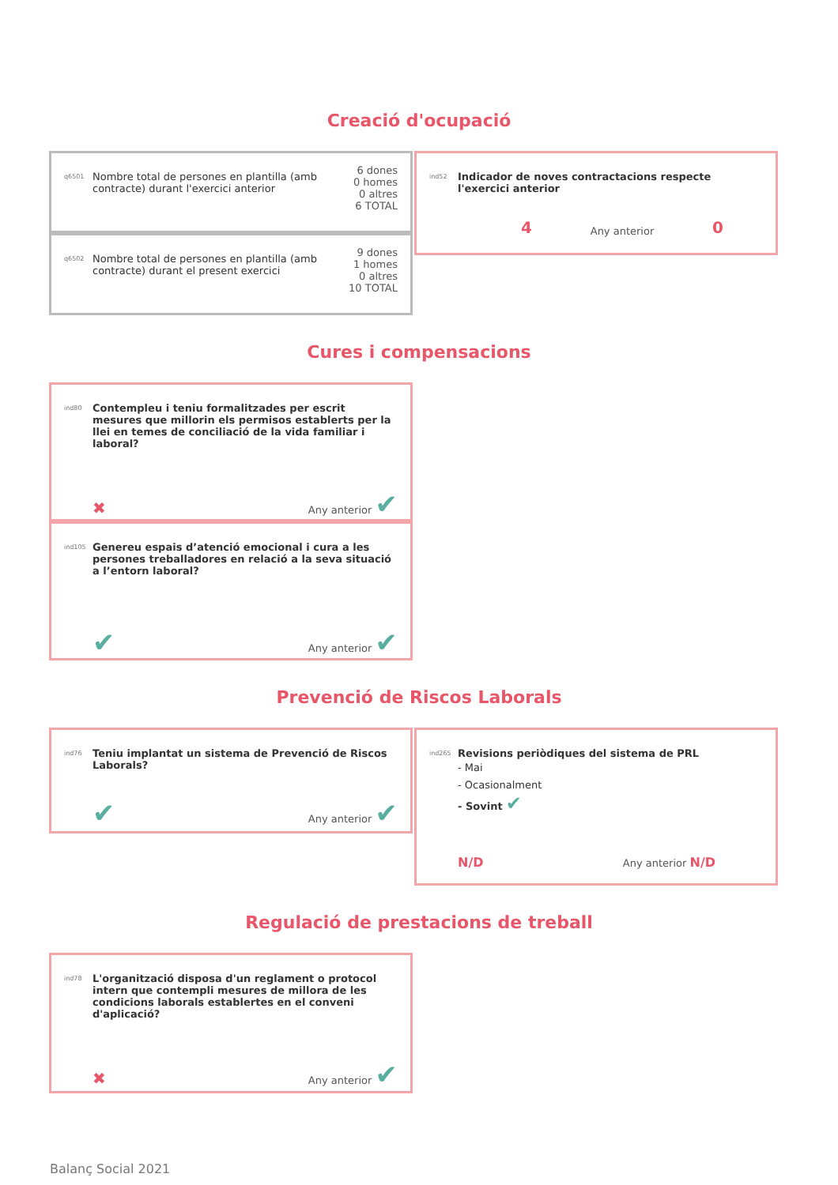Creació d'ocupació
q6501
Nombre total de persones en plantilla (amb contracte) durant l'exercici anterior
6 dones
0 homes
0 altres
6 TOTAL
q6502
Nombre total de persones en plantilla (amb contracte) durant el present exercici
9 dones
1 homes
0 altres
10 TOTAL
ind52
Indicador de noves contractacions respecte l'exercici anterior
4 Any anterior 0
Cures i compensacions
ind80
Contempleu i teniu formalitzades per escrit mesures que millorin els permisos establerts per la llei en temes de conciliació de la vida familiar i laboral?
✖ Any anterior ✔
ind105
Genereu espais d’atenció emocional i cura a les persones treballadores en relació a la seva situació a l’entorn laboral?
✔ Any anterior ✔
Prevenció de Riscos Laborals
ind76
Teniu implantat un sistema de Prevenció de Riscos Laborals?
✔ Any anterior ✔
ind265
Revisions periòdiques del sistema de PRL
- Mai
- Ocasionalment
- Sovint ✔
N/D Any anterior N/D
Regulació de prestacions de treball
ind78
L'organització disposa d'un reglament o protocol intern que contempli mesures de millora de les condicions laborals establertes en el conveni d'aplicació?
✖ Any anterior ✔
Balanç Social 2021